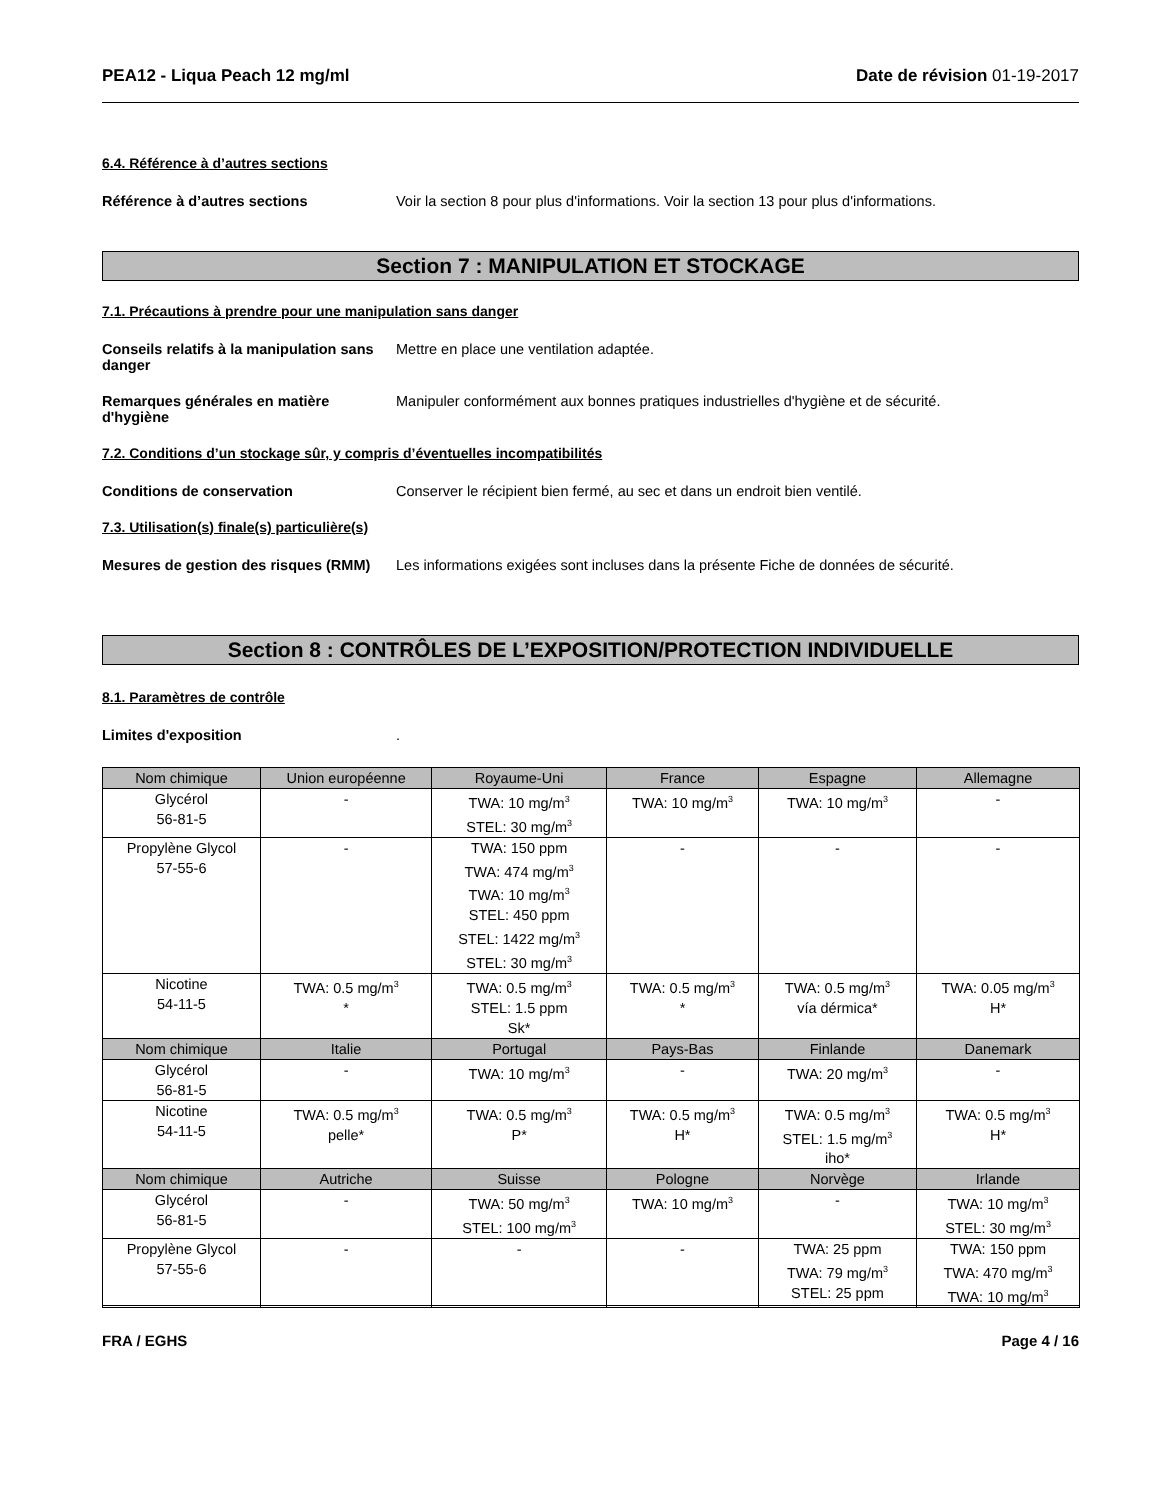PEA12 - Liqua Peach 12 mg/ml Date de révision 01-19-2017
6.4. Référence à d’autres sections
Référence à d’autres sections Voir la section 8 pour plus d'informations. Voir la section 13 pour plus d'informations.
Section 7 : MANIPULATION ET STOCKAGE
7.1. Précautions à prendre pour une manipulation sans danger
Conseils relatifs à la manipulation sans danger
Mettre en place une ventilation adaptée.
Remarques générales en matière d'hygiène
Manipuler conformément aux bonnes pratiques industrielles d'hygiène et de sécurité.
7.2. Conditions d’un stockage sûr, y compris d’éventuelles incompatibilités
Conditions de conservation Conserver le récipient bien fermé, au sec et dans un endroit bien ventilé.
7.3. Utilisation(s) finale(s) particulière(s)
Mesures de gestion des risques (RMM)
Les informations exigées sont incluses dans la présente Fiche de données de sécurité.
Section 8 : CONTRÔLES DE L’EXPOSITION/PROTECTION INDIVIDUELLE
8.1. Paramètres de contrôle
Limites d'exposition .
| Nom chimique | Union européenne | Royaume-Uni | France | Espagne | Allemagne |
| --- | --- | --- | --- | --- | --- |
| Glycérol 56-81-5 | - | TWA: 10 mg/m<sup>3</sup> STEL: 30 mg/m<sup>3</sup> | TWA: 10 mg/m<sup>3</sup> | TWA: 10 mg/m<sup>3</sup> | - |
| Propylène Glycol 57-55-6 | - | TWA: 150 ppm TWA: 474 mg/m<sup>3</sup> TWA: 10 mg/m<sup>3</sup> STEL: 450 ppm STEL: 1422 mg/m<sup>3</sup> STEL: 30 mg/m<sup>3</sup> | - | - | - |
| Nicotine 54-11-5 | TWA: 0.5 mg/m<sup>3</sup> * | TWA: 0.5 mg/m<sup>3</sup> STEL: 1.5 ppm Sk* | TWA: 0.5 mg/m<sup>3</sup> * | TWA: 0.5 mg/m<sup>3</sup> vía dérmica* | TWA: 0.05 mg/m<sup>3</sup> H* |
| Nom chimique | Italie | Portugal | Pays-Bas | Finlande | Danemark |
| Glycérol 56-81-5 | - | TWA: 10 mg/m<sup>3</sup> | - | TWA: 20 mg/m<sup>3</sup> | - |
| Nicotine 54-11-5 | TWA: 0.5 mg/m<sup>3</sup> pelle* | TWA: 0.5 mg/m<sup>3</sup> P* | TWA: 0.5 mg/m<sup>3</sup> H* | TWA: 0.5 mg/m<sup>3</sup> STEL: 1.5 mg/m<sup>3</sup> iho* | TWA: 0.5 mg/m<sup>3</sup> H* |
| Nom chimique | Autriche | Suisse | Pologne | Norvège | Irlande |
| Glycérol 56-81-5 | - | TWA: 50 mg/m<sup>3</sup> STEL: 100 mg/m<sup>3</sup> | TWA: 10 mg/m<sup>3</sup> | - | TWA: 10 mg/m<sup>3</sup> STEL: 30 mg/m<sup>3</sup> |
| Propylène Glycol 57-55-6 | - | - | - | TWA: 25 ppm TWA: 79 mg/m<sup>3</sup> STEL: 25 ppm | TWA: 150 ppm TWA: 470 mg/m<sup>3</sup> TWA: 10 mg/m<sup>3</sup> |
FRA / EGHS Page 4 / 16